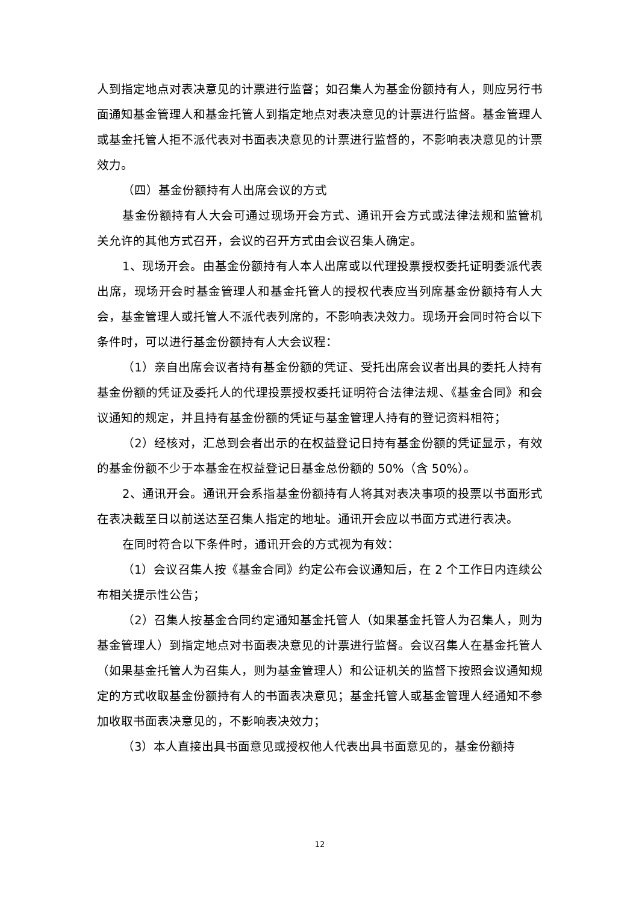人到指定地点对表决意见的计票进行监督；如召集人为基金份额持有人，则应另行书面通知基金管理人和基金托管人到指定地点对表决意见的计票进行监督。基金管理人或基金托管人拒不派代表对书面表决意见的计票进行监督的，不影响表决意见的计票效力。
（四）基金份额持有人出席会议的方式
基金份额持有人大会可通过现场开会方式、通讯开会方式或法律法规和监管机关允许的其他方式召开，会议的召开方式由会议召集人确定。
1、现场开会。由基金份额持有人本人出席或以代理投票授权委托证明委派代表出席，现场开会时基金管理人和基金托管人的授权代表应当列席基金份额持有人大会，基金管理人或托管人不派代表列席的，不影响表决效力。现场开会同时符合以下条件时，可以进行基金份额持有人大会议程：
（1）亲自出席会议者持有基金份额的凭证、受托出席会议者出具的委托人持有基金份额的凭证及委托人的代理投票授权委托证明符合法律法规、《基金合同》和会议通知的规定，并且持有基金份额的凭证与基金管理人持有的登记资料相符；
（2）经核对，汇总到会者出示的在权益登记日持有基金份额的凭证显示，有效的基金份额不少于本基金在权益登记日基金总份额的 50%（含 50%）。
2、通讯开会。通讯开会系指基金份额持有人将其对表决事项的投票以书面形式在表决截至日以前送达至召集人指定的地址。通讯开会应以书面方式进行表决。
在同时符合以下条件时，通讯开会的方式视为有效：
（1）会议召集人按《基金合同》约定公布会议通知后，在 2 个工作日内连续公布相关提示性公告；
（2）召集人按基金合同约定通知基金托管人（如果基金托管人为召集人，则为基金管理人）到指定地点对书面表决意见的计票进行监督。会议召集人在基金托管人（如果基金托管人为召集人，则为基金管理人）和公证机关的监督下按照会议通知规定的方式收取基金份额持有人的书面表决意见；基金托管人或基金管理人经通知不参加收取书面表决意见的，不影响表决效力；
（3）本人直接出具书面意见或授权他人代表出具书面意见的，基金份额持
12